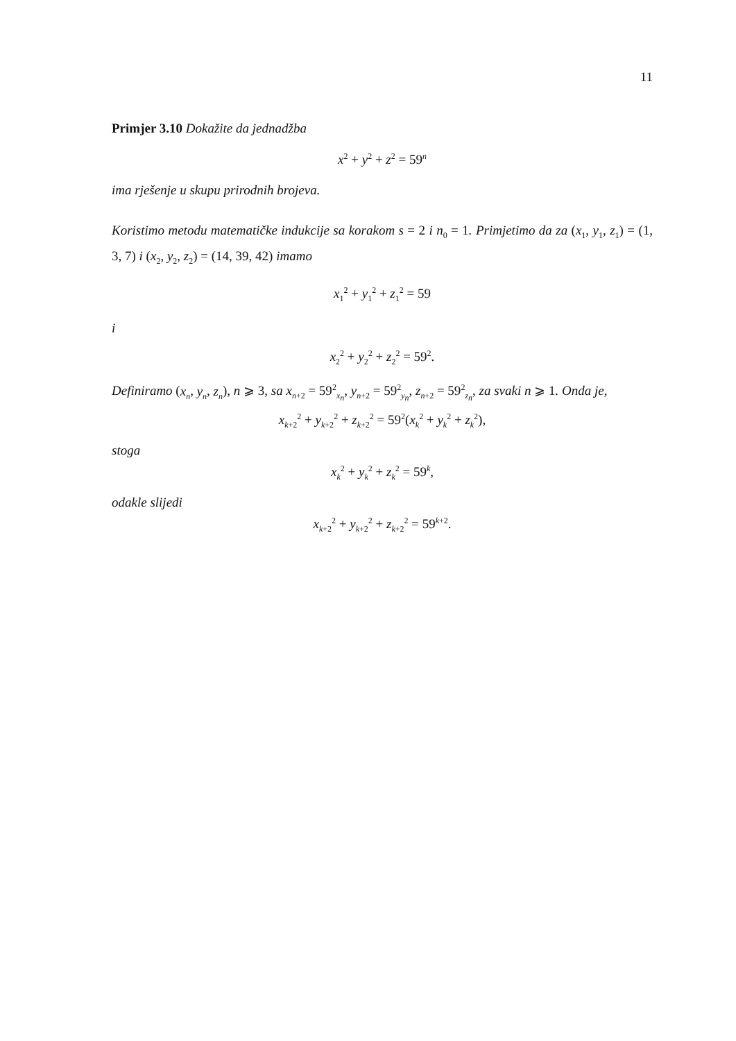11
Primjer 3.10 Dokažite da jednadžba
x<sup>2</sup> + y<sup>2</sup> + z<sup>2</sup> = 59<sup>n</sup>
ima rješenje u skupu prirodnih brojeva.
Koristimo metodu matematičke indukcije sa korakom s = 2 i n<sub>0</sub> = 1. Primjetimo da za (x<sub>1</sub>, y<sub>1</sub>, z<sub>1</sub>) = (1, 3, 7) i (x<sub>2</sub>, y<sub>2</sub>, z<sub>2</sub>) = (14, 39, 42) imamo
x<sub>1</sub><sup>2</sup> + y<sub>1</sub><sup>2</sup> + z<sub>1</sub><sup>2</sup> = 59
i
x<sub>2</sub><sup>2</sup> + y<sub>2</sub><sup>2</sup> + z<sub>2</sub><sup>2</sup> = 59<sup>2</sup>.
Definiramo (x<sub>n</sub>, y<sub>n</sub>, z<sub>n</sub>), n ⩾ 3, sa x<sub>n+2</sub> = 59<sup>2</sup><sub>x<sub>n</sub></sub>, y<sub>n+2</sub> = 59<sup>2</sup><sub>y<sub>n</sub></sub>, z<sub>n+2</sub> = 59<sup>2</sup><sub>z<sub>n</sub></sub>, za svaki n ⩾ 1. Onda je,
x<sub>k+2</sub><sup>2</sup> + y<sub>k+2</sub><sup>2</sup> + z<sub>k+2</sub><sup>2</sup> = 59<sup>2</sup>(x<sub>k</sub><sup>2</sup> + y<sub>k</sub><sup>2</sup> + z<sub>k</sub><sup>2</sup>),
stoga
x<sub>k</sub><sup>2</sup> + y<sub>k</sub><sup>2</sup> + z<sub>k</sub><sup>2</sup> = 59<sup>k</sup>,
odakle slijedi
x<sub>k+2</sub><sup>2</sup> + y<sub>k+2</sub><sup>2</sup> + z<sub>k+2</sub><sup>2</sup> = 59<sup>k+2</sup>.